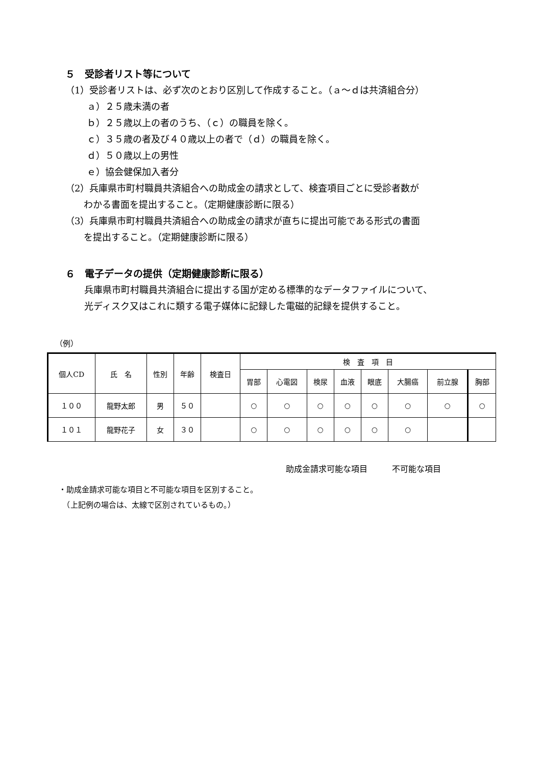５　受診者リスト等について
（1）受診者リストは、必ず次のとおり区別して作成すること。（ａ～ｄは共済組合分）
ａ）２５歳未満の者
ｂ）２５歳以上の者のうち、（ｃ）の職員を除く。
ｃ）３５歳の者及び４０歳以上の者で（ｄ）の職員を除く。
ｄ）５０歳以上の男性
ｅ）協会健保加入者分
（2）兵庫県市町村職員共済組合への助成金の請求として、検査項目ごとに受診者数が
　　わかる書面を提出すること。（定期健康診断に限る）
（3）兵庫県市町村職員共済組合への助成金の請求が直ちに提出可能である形式の書面
　　を提出すること。（定期健康診断に限る）
６　電子データの提供（定期健康診断に限る）
兵庫県市町村職員共済組合に提出する国が定める標準的なデータファイルについて、
光ディスク又はこれに類する電子媒体に記録した電磁的記録を提供すること。
（例）
| 個人CD | 氏 名 | 性別 | 年齢 | 検査日 | 検 査 項 目 | | | | | | | |
| --- | --- | --- | --- | --- | --- | --- | --- | --- | --- | --- | --- | --- |
| | | | | | 胃部 | 心電図 | 検尿 | 血液 | 眼底 | 大腸癌 | 前立腺 | 胸部 |
| １００ | 龍野太郎 | 男 | ５０ | | ○ | ○ | ○ | ○ | ○ | ○ | ○ | ○ |
| １０１ | 龍野花子 | 女 | ３０ | | ○ | ○ | ○ | ○ | ○ | ○ | | |
助成金請求可能な項目　　　不可能な項目
・助成金請求可能な項目と不可能な項目を区別すること。
　（上記例の場合は、太線で区別されているもの。）